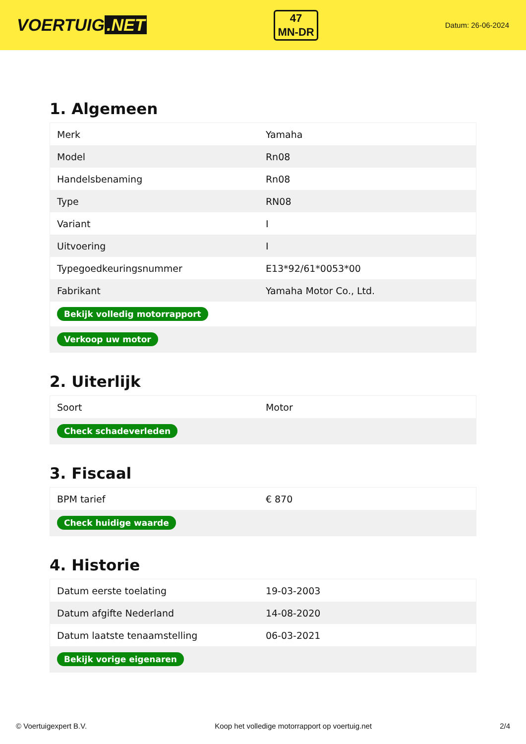VOERTUIG.NET
47
MN-DR
Datum: 26-06-2024
1. Algemeen
| Merk | Yamaha |
| Model | Rn08 |
| Handelsbenaming | Rn08 |
| Type | RN08 |
| Variant | I |
| Uitvoering | I |
| Typegoedkeuringsnummer | E13*92/61*0053*00 |
| Fabrikant | Yamaha Motor Co., Ltd. |
| Bekijk volledig motorrapport | |
| Verkoop uw motor | |
2. Uiterlijk
| Soort | Motor |
| Check schadeverleden | |
3. Fiscaal
| BPM tarief | € 870 |
| Check huidige waarde | |
4. Historie
| Datum eerste toelating | 19-03-2003 |
| Datum afgifte Nederland | 14-08-2020 |
| Datum laatste tenaamstelling | 06-03-2021 |
| Bekijk vorige eigenaren | |
© Voertuigexpert B.V. Koop het volledige motorrapport op voertuig.net 2/4